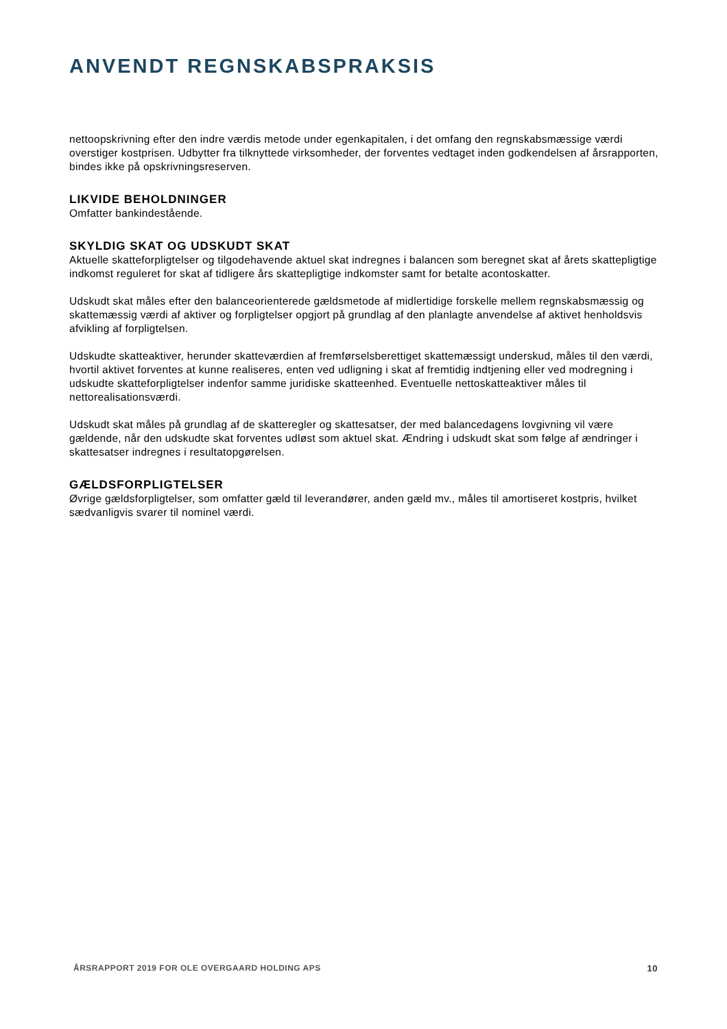ANVENDT REGNSKABSPRAKSIS
nettoopskrivning efter den indre værdis metode under egenkapitalen, i det omfang den regnskabsmæssige værdi overstiger kostprisen. Udbytter fra tilknyttede virksomheder, der forventes vedtaget inden godkendelsen af årsrapporten, bindes ikke på opskrivningsreserven.
LIKVIDE BEHOLDNINGER
Omfatter bankindestående.
SKYLDIG SKAT OG UDSKUDT SKAT
Aktuelle skatteforpligtelser og tilgodehavende aktuel skat indregnes i balancen som beregnet skat af årets skattepligtige indkomst reguleret for skat af tidligere års skattepligtige indkomster samt for betalte acontoskatter.
Udskudt skat måles efter den balanceorienterede gældsmetode af midlertidige forskelle mellem regnskabsmæssig og skattemæssig værdi af aktiver og forpligtelser opgjort på grundlag af den planlagte anvendelse af aktivet henholdsvis afvikling af forpligtelsen.
Udskudte skatteaktiver, herunder skatteværdien af fremførselsberettiget skattemæssigt underskud, måles til den værdi, hvortil aktivet forventes at kunne realiseres, enten ved udligning i skat af fremtidig indtjening eller ved modregning i udskudte skatteforpligtelser indenfor samme juridiske skatteenhed. Eventuelle nettoskatteaktiver måles til nettorealisationsværdi.
Udskudt skat måles på grundlag af de skatteregler og skattesatser, der med balancedagens lovgivning vil være gældende, når den udskudte skat forventes udløst som aktuel skat. Ændring i udskudt skat som følge af ændringer i skattesatser indregnes i resultatopgørelsen.
GÆLDSFORPLIGTELSER
Øvrige gældsforpligtelser, som omfatter gæld til leverandører, anden gæld mv., måles til amortiseret kostpris, hvilket sædvanligvis svarer til nominel værdi.
ÅRSRAPPORT 2019 FOR OLE OVERGAARD HOLDING APS 10